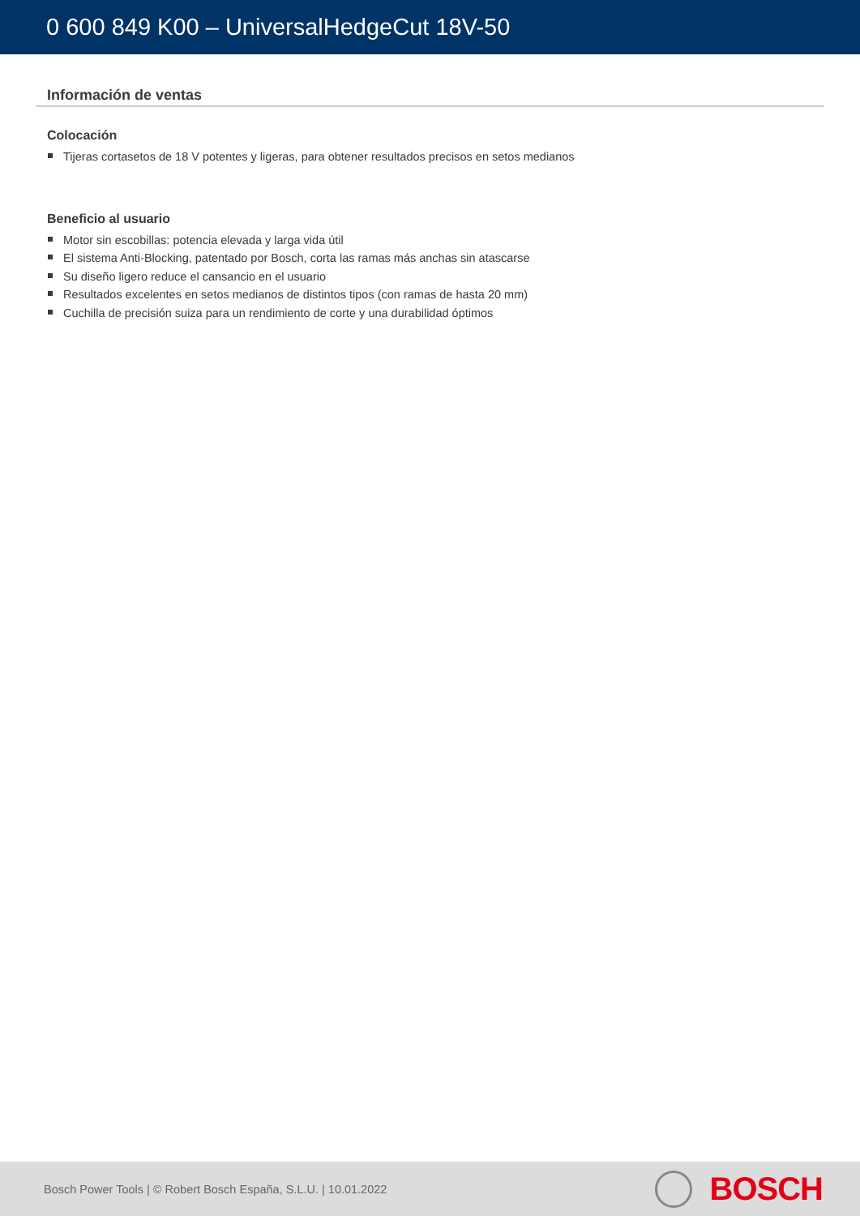0 600 849 K00 – UniversalHedgeCut 18V-50
Información de ventas
Colocación
Tijeras cortasetos de 18 V potentes y ligeras, para obtener resultados precisos en setos medianos
Beneficio al usuario
Motor sin escobillas: potencia elevada y larga vida útil
El sistema Anti-Blocking, patentado por Bosch, corta las ramas más anchas sin atascarse
Su diseño ligero reduce el cansancio en el usuario
Resultados excelentes en setos medianos de distintos tipos (con ramas de hasta 20 mm)
Cuchilla de precisión suiza para un rendimiento de corte y una durabilidad óptimos
Bosch Power Tools | © Robert Bosch España, S.L.U. | 10.01.2022
BOSCH